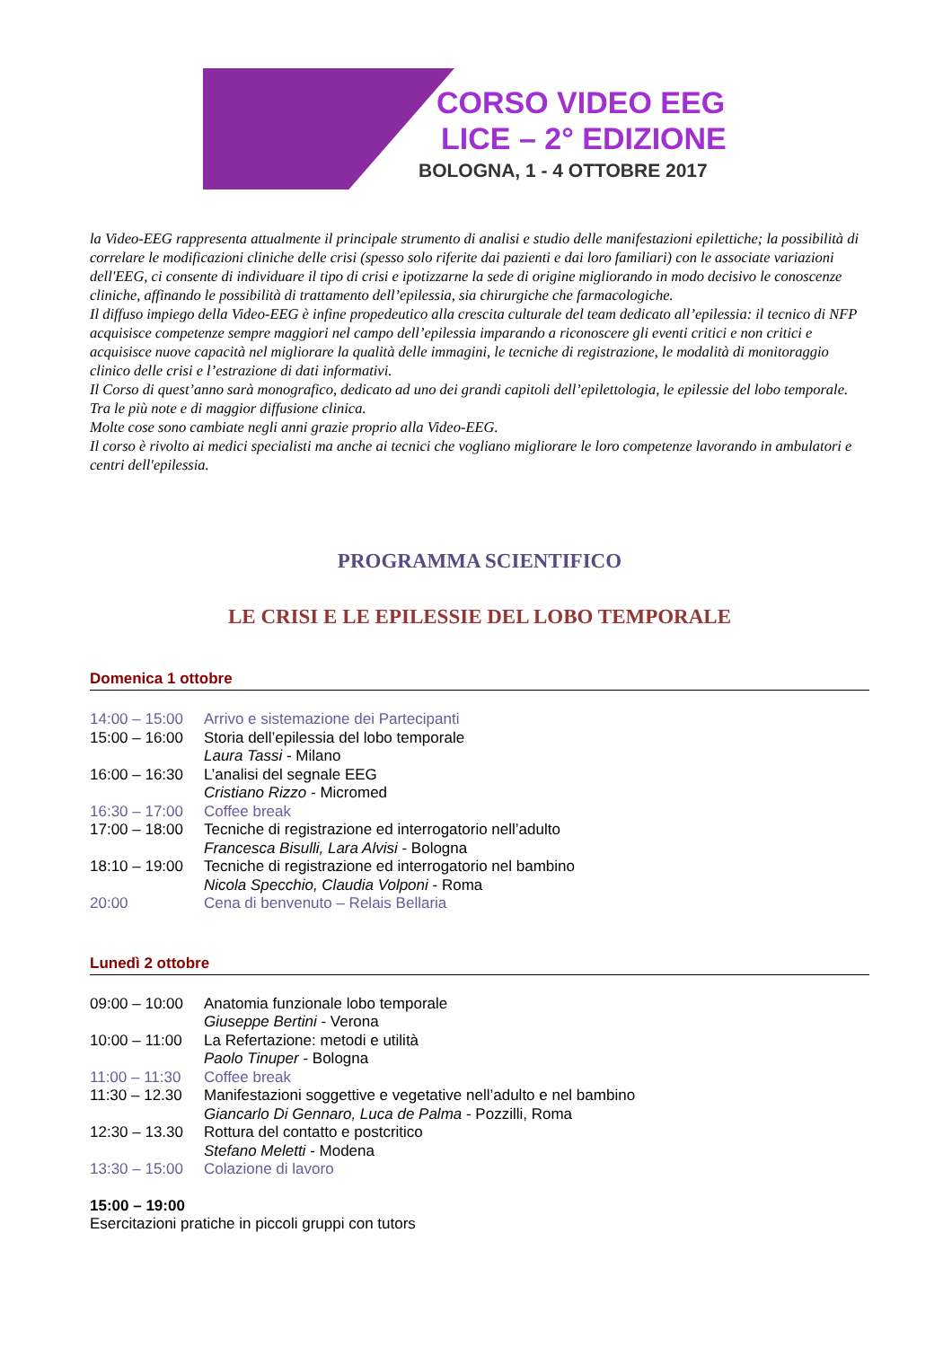CORSO VIDEO EEG
LICE – 2° EDIZIONE
BOLOGNA, 1 - 4 OTTOBRE 2017
la Video-EEG rappresenta attualmente il principale strumento di analisi e studio delle manifestazioni epilettiche; la possibilità di correlare le modificazioni cliniche delle crisi (spesso solo riferite dai pazienti e dai loro familiari) con le associate variazioni dell'EEG, ci consente di individuare il tipo di crisi e ipotizzarne la sede di origine migliorando in modo decisivo le conoscenze cliniche, affinando le possibilità di trattamento dell’epilessia, sia chirurgiche che farmacologiche.
Il diffuso impiego della Video-EEG è infine propedeutico alla crescita culturale del team dedicato all’epilessia: il tecnico di NFP acquisisce competenze sempre maggiori nel campo dell’epilessia imparando a riconoscere gli eventi critici e non critici e acquisisce nuove capacità nel migliorare la qualità delle immagini, le tecniche di registrazione, le modalità di monitoraggio clinico delle crisi e l’estrazione di dati informativi.
Il Corso di quest’anno sarà monografico, dedicato ad uno dei grandi capitoli dell’epilettologia, le epilessie del lobo temporale. Tra le più note e di maggior diffusione clinica.
Molte cose sono cambiate negli anni grazie proprio alla Video-EEG.
Il corso è rivolto ai medici specialisti ma anche ai tecnici che vogliano migliorare le loro competenze lavorando in ambulatori e centri dell'epilessia.
PROGRAMMA SCIENTIFICO
LE CRISI E LE EPILESSIE DEL LOBO TEMPORALE
Domenica 1 ottobre
| 14:00 – 15:00 | Arrivo e sistemazione dei Partecipanti |
| 15:00 – 16:00 | Storia dell’epilessia del lobo temporale Laura Tassi - Milano |
| 16:00 – 16:30 | L’analisi del segnale EEG Cristiano Rizzo - Micromed |
| 16:30 – 17:00 | Coffee break |
| 17:00 – 18:00 | Tecniche di registrazione ed interrogatorio nell’adulto Francesca Bisulli, Lara Alvisi - Bologna |
| 18:10 – 19:00 | Tecniche di registrazione ed interrogatorio nel bambino Nicola Specchio, Claudia Volponi - Roma |
| 20:00 | Cena di benvenuto – Relais Bellaria |
Lunedì 2 ottobre
| 09:00 – 10:00 | Anatomia funzionale lobo temporale Giuseppe Bertini - Verona |
| 10:00 – 11:00 | La Refertazione: metodi e utilità Paolo Tinuper - Bologna |
| 11:00 – 11:30 | Coffee break |
| 11:30 – 12.30 | Manifestazioni soggettive e vegetative nell’adulto e nel bambino Giancarlo Di Gennaro, Luca de Palma - Pozzilli, Roma |
| 12:30 – 13.30 | Rottura del contatto e postcritico Stefano Meletti - Modena |
| 13:30 – 15:00 | Colazione di lavoro |
15:00 – 19:00
Esercitazioni pratiche in piccoli gruppi con tutors